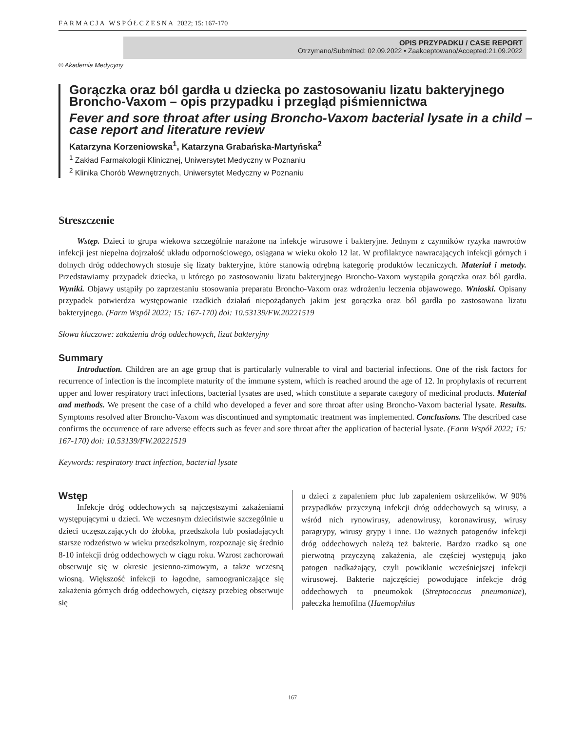FARMACJA WSPÓŁCZESNA 2022; 15: 167-170
OPIS PRZYPADKU / CASE REPORT
Otrzymano/Submitted: 02.09.2022 • Zaakceptowano/Accepted:21.09.2022
© Akademia Medycyny
Gorączka oraz ból gardła u dziecka po zastosowaniu lizatu bakteryjnego Broncho-Vaxom – opis przypadku i przegląd piśmiennictwa
Fever and sore throat after using Broncho-Vaxom bacterial lysate in a child – case report and literature review
Katarzyna Korzeniowska<sup>1</sup>, Katarzyna Grabańska-Martyńska<sup>2</sup>
<sup>1</sup> Zakład Farmakologii Klinicznej, Uniwersytet Medyczny w Poznaniu
<sup>2</sup> Klinika Chorób Wewnętrznych, Uniwersytet Medyczny w Poznaniu
Streszczenie
Wstęp. Dzieci to grupa wiekowa szczególnie narażone na infekcje wirusowe i bakteryjne. Jednym z czynników ryzyka nawrotów infekcji jest niepełna dojrzałość układu odpornościowego, osiągana w wieku około 12 lat. W profilaktyce nawracających infekcji górnych i dolnych dróg oddechowych stosuje się lizaty bakteryjne, które stanowią odrębną kategorię produktów leczniczych. Materiał i metody. Przedstawiamy przypadek dziecka, u którego po zastosowaniu lizatu bakteryjnego Broncho-Vaxom wystąpiła gorączka oraz ból gardła. Wyniki. Objawy ustąpiły po zaprzestaniu stosowania preparatu Broncho-Vaxom oraz wdrożeniu leczenia objawowego. Wnioski. Opisany przypadek potwierdza występowanie rzadkich działań niepożądanych jakim jest gorączka oraz ból gardła po zastosowana lizatu bakteryjnego. (Farm Współ 2022; 15: 167-170) doi: 10.53139/FW.20221519
Słowa kluczowe: zakażenia dróg oddechowych, lizat bakteryjny
Summary
Introduction. Children are an age group that is particularly vulnerable to viral and bacterial infections. One of the risk factors for recurrence of infection is the incomplete maturity of the immune system, which is reached around the age of 12. In prophylaxis of recurrent upper and lower respiratory tract infections, bacterial lysates are used, which constitute a separate category of medicinal products. Material and methods. We present the case of a child who developed a fever and sore throat after using Broncho-Vaxom bacterial lysate. Results. Symptoms resolved after Broncho-Vaxom was discontinued and symptomatic treatment was implemented. Conclusions. The described case confirms the occurrence of rare adverse effects such as fever and sore throat after the application of bacterial lysate. (Farm Współ 2022; 15: 167-170) doi: 10.53139/FW.20221519
Keywords: respiratory tract infection, bacterial lysate
Wstęp
Infekcje dróg oddechowych są najczęstszymi zakażeniami występującymi u dzieci. We wczesnym dzieciństwie szczególnie u dzieci uczęszczających do żłobka, przedszkola lub posiadających starsze rodzeństwo w wieku przedszkolnym, rozpoznaje się średnio 8-10 infekcji dróg oddechowych w ciągu roku. Wzrost zachorowań obserwuje się w okresie jesienno-zimowym, a także wczesną wiosną. Większość infekcji to łagodne, samoograniczające się zakażenia górnych dróg oddechowych, cięższy przebieg obserwuje się
u dzieci z zapaleniem płuc lub zapaleniem oskrzelików. W 90% przypadków przyczyną infekcji dróg oddechowych są wirusy, a wśród nich rynowirusy, adenowirusy, koronawirusy, wirusy paragrypy, wirusy grypy i inne. Do ważnych patogenów infekcji dróg oddechowych należą też bakterie. Bardzo rzadko są one pierwotną przyczyną zakażenia, ale częściej występują jako patogen nadkażający, czyli powikłanie wcześniejszej infekcji wirusowej. Bakterie najczęściej powodujące infekcje dróg oddechowych to pneumokok (Streptococcus pneumoniae), pałeczka hemofilna (Haemophilus
167